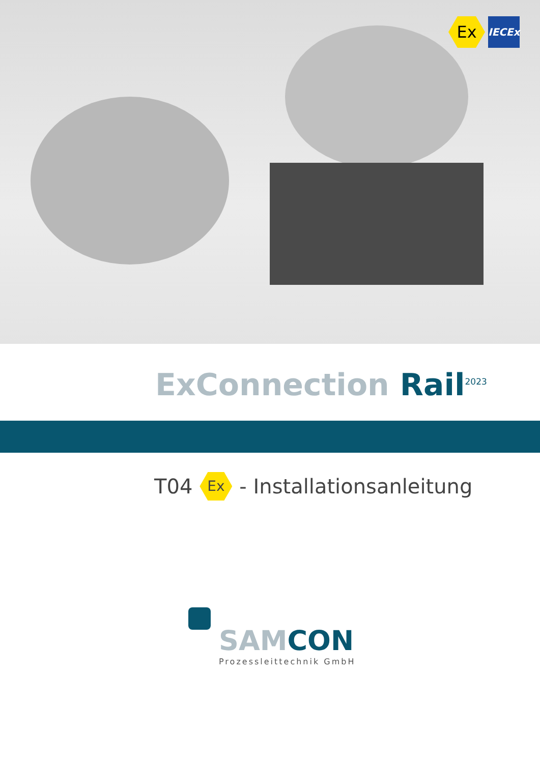Ex
IECEx
ExConnection Rail<sup>2023</sup>
T04 Ex - Installationsanleitung
SAMCON
Prozessleittechnik GmbH